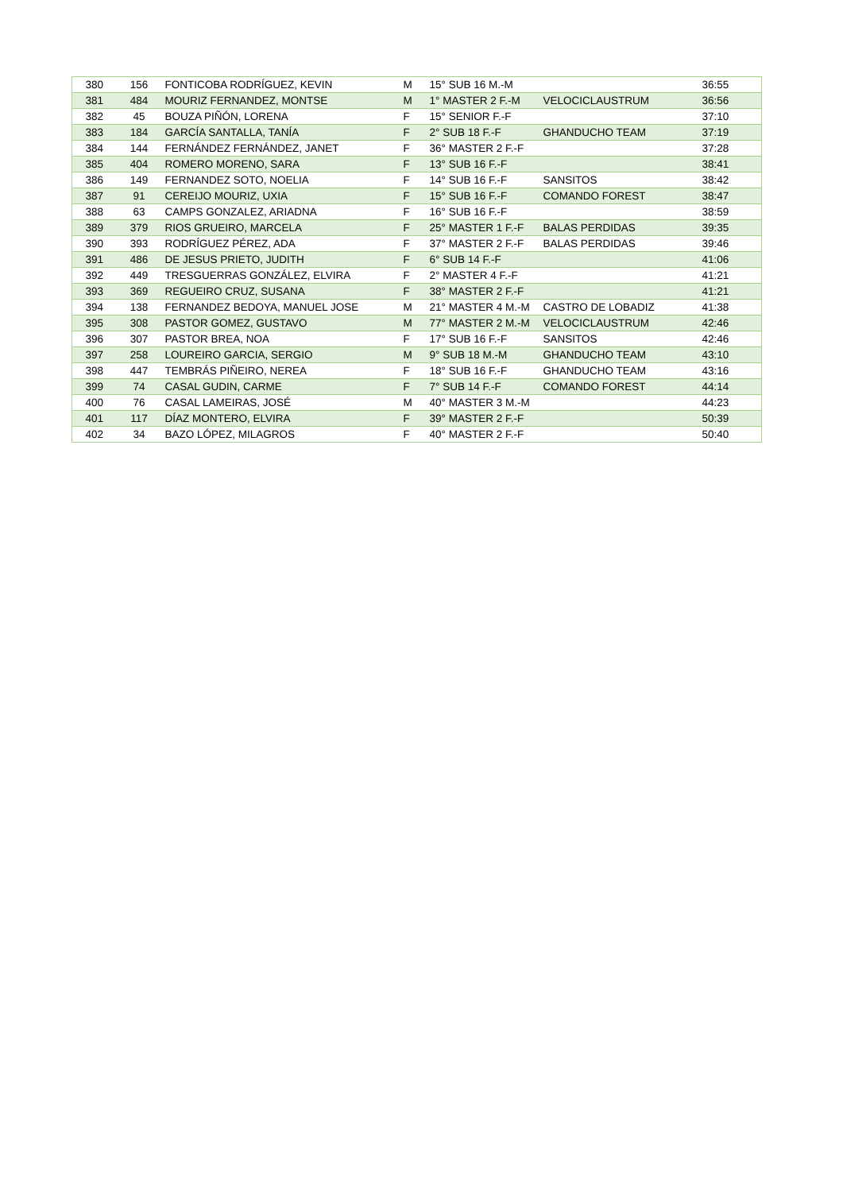| 380 | 156 | FONTICOBA RODRÍGUEZ, KEVIN | M | 15° SUB 16 M.-M | | 36:55 |
| 381 | 484 | MOURIZ FERNANDEZ, MONTSE | M | 1° MASTER 2 F.-M | VELOCICLAUSTRUM | 36:56 |
| 382 | 45 | BOUZA PIÑÓN, LORENA | F | 15° SENIOR F.-F | | 37:10 |
| 383 | 184 | GARCÍA SANTALLA, TANÍA | F | 2° SUB 18 F.-F | GHANDUCHO TEAM | 37:19 |
| 384 | 144 | FERNÁNDEZ FERNÁNDEZ, JANET | F | 36° MASTER 2 F.-F | | 37:28 |
| 385 | 404 | ROMERO MORENO, SARA | F | 13° SUB 16 F.-F | | 38:41 |
| 386 | 149 | FERNANDEZ SOTO, NOELIA | F | 14° SUB 16 F.-F | SANSITOS | 38:42 |
| 387 | 91 | CEREIJO MOURIZ, UXIA | F | 15° SUB 16 F.-F | COMANDO FOREST | 38:47 |
| 388 | 63 | CAMPS GONZALEZ, ARIADNA | F | 16° SUB 16 F.-F | | 38:59 |
| 389 | 379 | RIOS GRUEIRO, MARCELA | F | 25° MASTER 1 F.-F | BALAS PERDIDAS | 39:35 |
| 390 | 393 | RODRÍGUEZ PÉREZ, ADA | F | 37° MASTER 2 F.-F | BALAS PERDIDAS | 39:46 |
| 391 | 486 | DE JESUS PRIETO, JUDITH | F | 6° SUB 14 F.-F | | 41:06 |
| 392 | 449 | TRESGUERRAS GONZÁLEZ, ELVIRA | F | 2° MASTER 4 F.-F | | 41:21 |
| 393 | 369 | REGUEIRO CRUZ, SUSANA | F | 38° MASTER 2 F.-F | | 41:21 |
| 394 | 138 | FERNANDEZ BEDOYA, MANUEL JOSE | M | 21° MASTER 4 M.-M | CASTRO DE LOBADIZ | 41:38 |
| 395 | 308 | PASTOR GOMEZ, GUSTAVO | M | 77° MASTER 2 M.-M | VELOCICLAUSTRUM | 42:46 |
| 396 | 307 | PASTOR BREA, NOA | F | 17° SUB 16 F.-F | SANSITOS | 42:46 |
| 397 | 258 | LOUREIRO GARCIA, SERGIO | M | 9° SUB 18 M.-M | GHANDUCHO TEAM | 43:10 |
| 398 | 447 | TEMBRÁS PIÑEIRO, NEREA | F | 18° SUB 16 F.-F | GHANDUCHO TEAM | 43:16 |
| 399 | 74 | CASAL GUDIN, CARME | F | 7° SUB 14 F.-F | COMANDO FOREST | 44:14 |
| 400 | 76 | CASAL LAMEIRAS, JOSÉ | M | 40° MASTER 3 M.-M | | 44:23 |
| 401 | 117 | DÍAZ MONTERO, ELVIRA | F | 39° MASTER 2 F.-F | | 50:39 |
| 402 | 34 | BAZO LÓPEZ, MILAGROS | F | 40° MASTER 2 F.-F | | 50:40 |